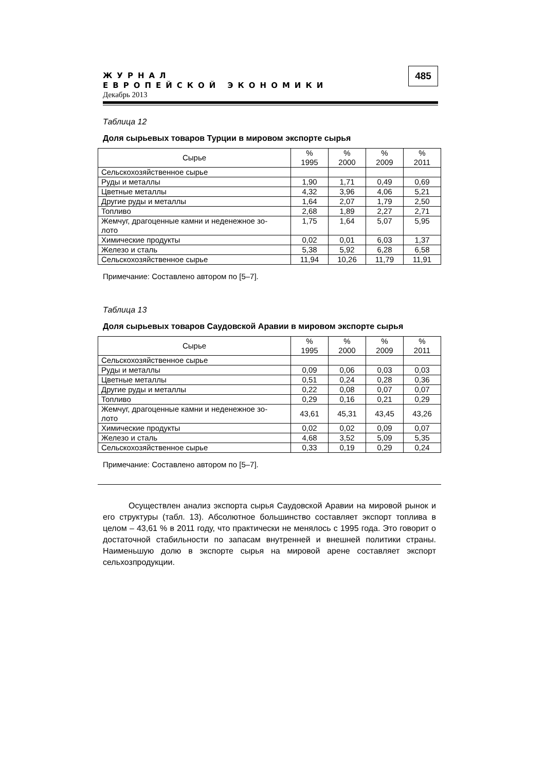ЖУРНАЛ
ЕВРОПЕЙСКОЙ ЭКОНОМИКИ
Декабрь 2013
485
Таблица 12
Доля сырьевых товаров Турции в мировом экспорте сырья
| Сырье | % 1995 | % 2000 | % 2009 | % 2011 |
| --- | --- | --- | --- | --- |
| Сельскохозяйственное сырье | | | | |
| Руды и металлы | 1,90 | 1,71 | 0,49 | 0,69 |
| Цветные металлы | 4,32 | 3,96 | 4,06 | 5,21 |
| Другие руды и металлы | 1,64 | 2,07 | 1,79 | 2,50 |
| Топливо | 2,68 | 1,89 | 2,27 | 2,71 |
| Жемчуг, драгоценные камни и неденежное зо- лото | 1,75 | 1,64 | 5,07 | 5,95 |
| Химические продукты | 0,02 | 0,01 | 6,03 | 1,37 |
| Железо и сталь | 5,38 | 5,92 | 6,28 | 6,58 |
| Сельскохозяйственное сырье | 11,94 | 10,26 | 11,79 | 11,91 |
Примечание: Составлено автором по [5–7].
Таблица 13
Доля сырьевых товаров Саудовской Аравии в мировом экспорте сырья
| Сырье | % 1995 | % 2000 | % 2009 | % 2011 |
| --- | --- | --- | --- | --- |
| Сельскохозяйственное сырье | | | | |
| Руды и металлы | 0,09 | 0,06 | 0,03 | 0,03 |
| Цветные металлы | 0,51 | 0,24 | 0,28 | 0,36 |
| Другие руды и металлы | 0,22 | 0,08 | 0,07 | 0,07 |
| Топливо | 0,29 | 0,16 | 0,21 | 0,29 |
| Жемчуг, драгоценные камни и неденежное зо- лото | 43,61 | 45,31 | 43,45 | 43,26 |
| Химические продукты | 0,02 | 0,02 | 0,09 | 0,07 |
| Железо и сталь | 4,68 | 3,52 | 5,09 | 5,35 |
| Сельскохозяйственное сырье | 0,33 | 0,19 | 0,29 | 0,24 |
Примечание: Составлено автором по [5–7].
Осуществлен анализ экспорта сырья Саудовской Аравии на мировой рынок и его структуры (табл. 13). Абсолютное большинство составляет экспорт топлива в целом – 43,61 % в 2011 году, что практически не менялось с 1995 года. Это говорит о достаточной стабильности по запасам внутренней и внешней политики страны. Наименьшую долю в экспорте сырья на мировой арене составляет экспорт сельхозпродукции.